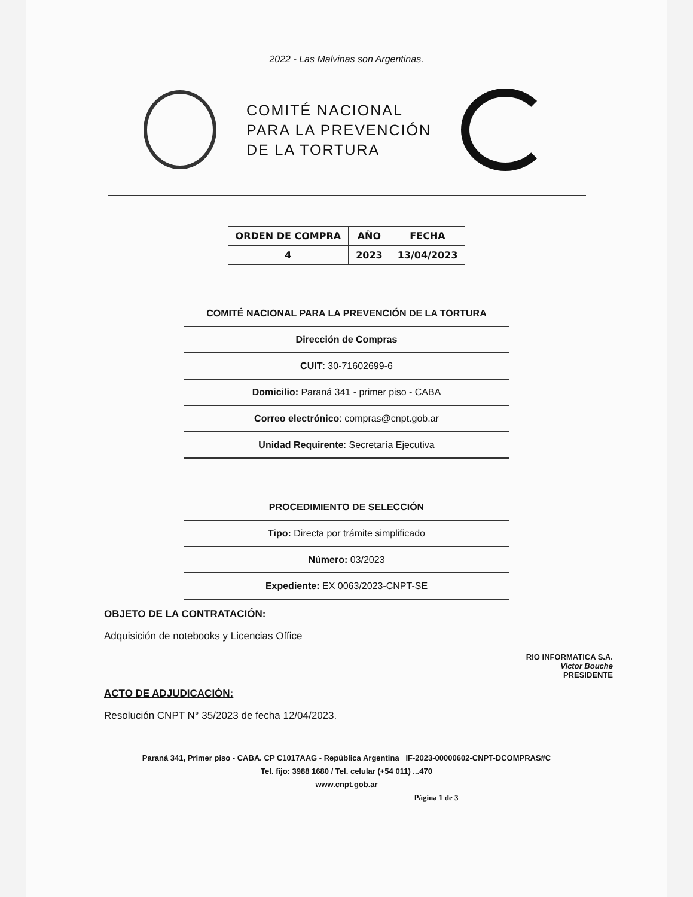2022 - Las Malvinas son Argentinas.
COMITÉ NACIONAL
PARA LA PREVENCIÓN
DE LA TORTURA
| ORDEN DE COMPRA | AÑO | FECHA |
| --- | --- | --- |
| 4 | 2023 | 13/04/2023 |
COMITÉ NACIONAL PARA LA PREVENCIÓN DE LA TORTURA
Dirección de Compras
CUIT: 30-71602699-6
Domicilio: Paraná 341 - primer piso - CABA
Correo electrónico: compras@cnpt.gob.ar
Unidad Requirente: Secretaría Ejecutiva
PROCEDIMIENTO DE SELECCIÓN
Tipo: Directa por trámite simplificado
Número: 03/2023
Expediente: EX 0063/2023-CNPT-SE
OBJETO DE LA CONTRATACIÓN:
Adquisición de notebooks y Licencias Office
RIO INFORMATICA S.A.
Victor Bouche
PRESIDENTE
ACTO DE ADJUDICACIÓN:
Resolución CNPT N° 35/2023 de fecha 12/04/2023.
Paraná 341, Primer piso - CABA. CP C1017AAG - República Argentina IF-2023-00000602-CNPT-DCOMPRAS#C
Tel. fijo: 3988 1680 / Tel. celular (+54 011) ...470
www.cnpt.gob.ar
Página 1 de 3